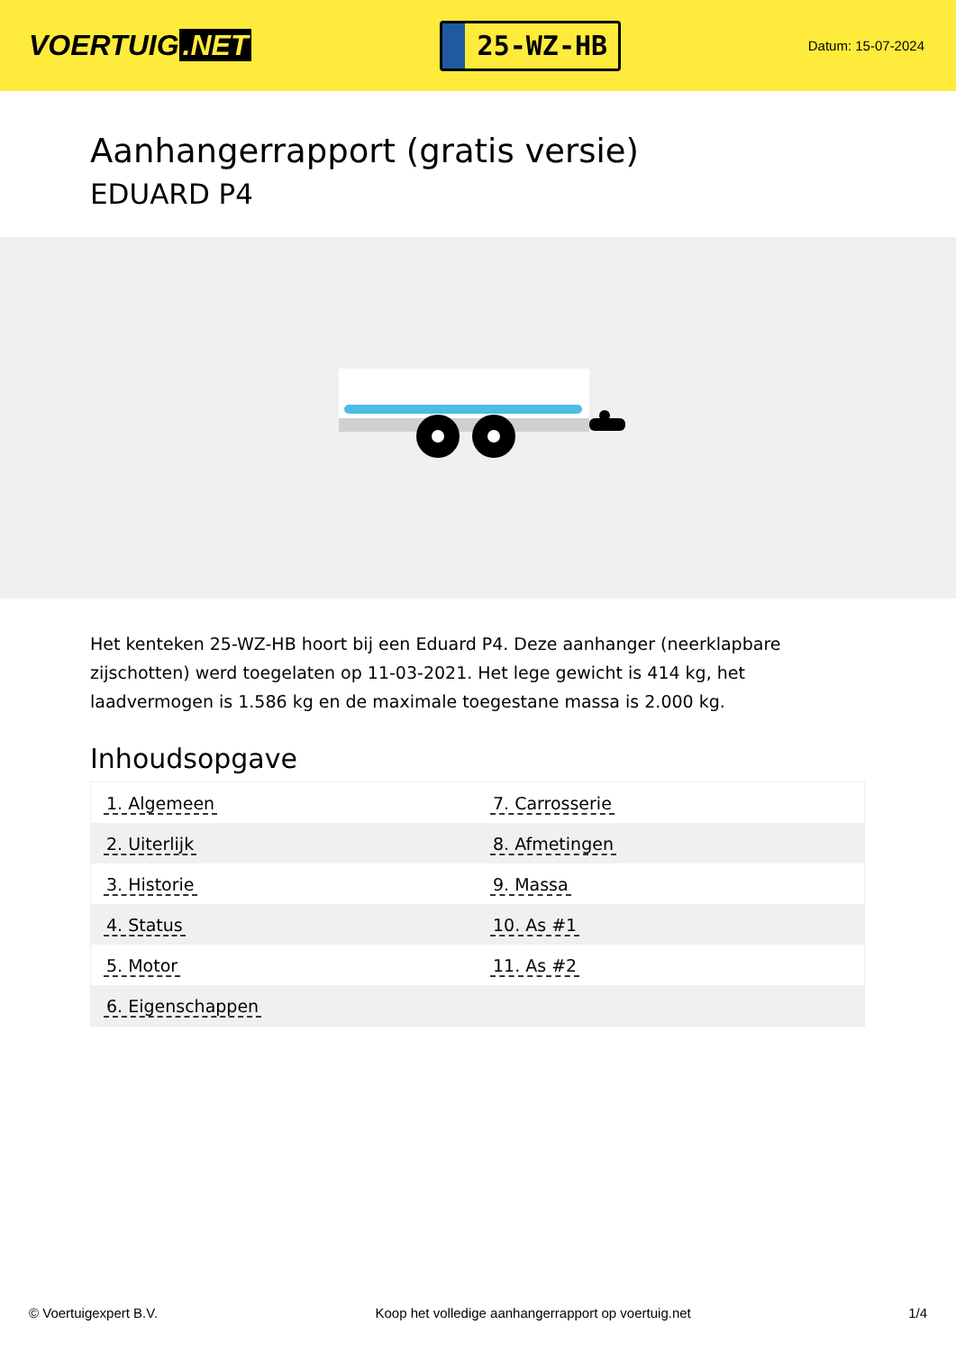VOERTUIG.NET
25-WZ-HB
Datum: 15-07-2024
Aanhangerrapport (gratis versie)
EDUARD P4
Het kenteken 25-WZ-HB hoort bij een Eduard P4. Deze aanhanger (neerklapbare zijschotten) werd toegelaten op 11-03-2021. Het lege gewicht is 414 kg, het laadvermogen is 1.586 kg en de maximale toegestane massa is 2.000 kg.
Inhoudsopgave
| 1. Algemeen | 7. Carrosserie |
| 2. Uiterlijk | 8. Afmetingen |
| 3. Historie | 9. Massa |
| 4. Status | 10. As #1 |
| 5. Motor | 11. As #2 |
| 6. Eigenschappen | |
© Voertuigexpert B.V. Koop het volledige aanhangerrapport op voertuig.net 1/4